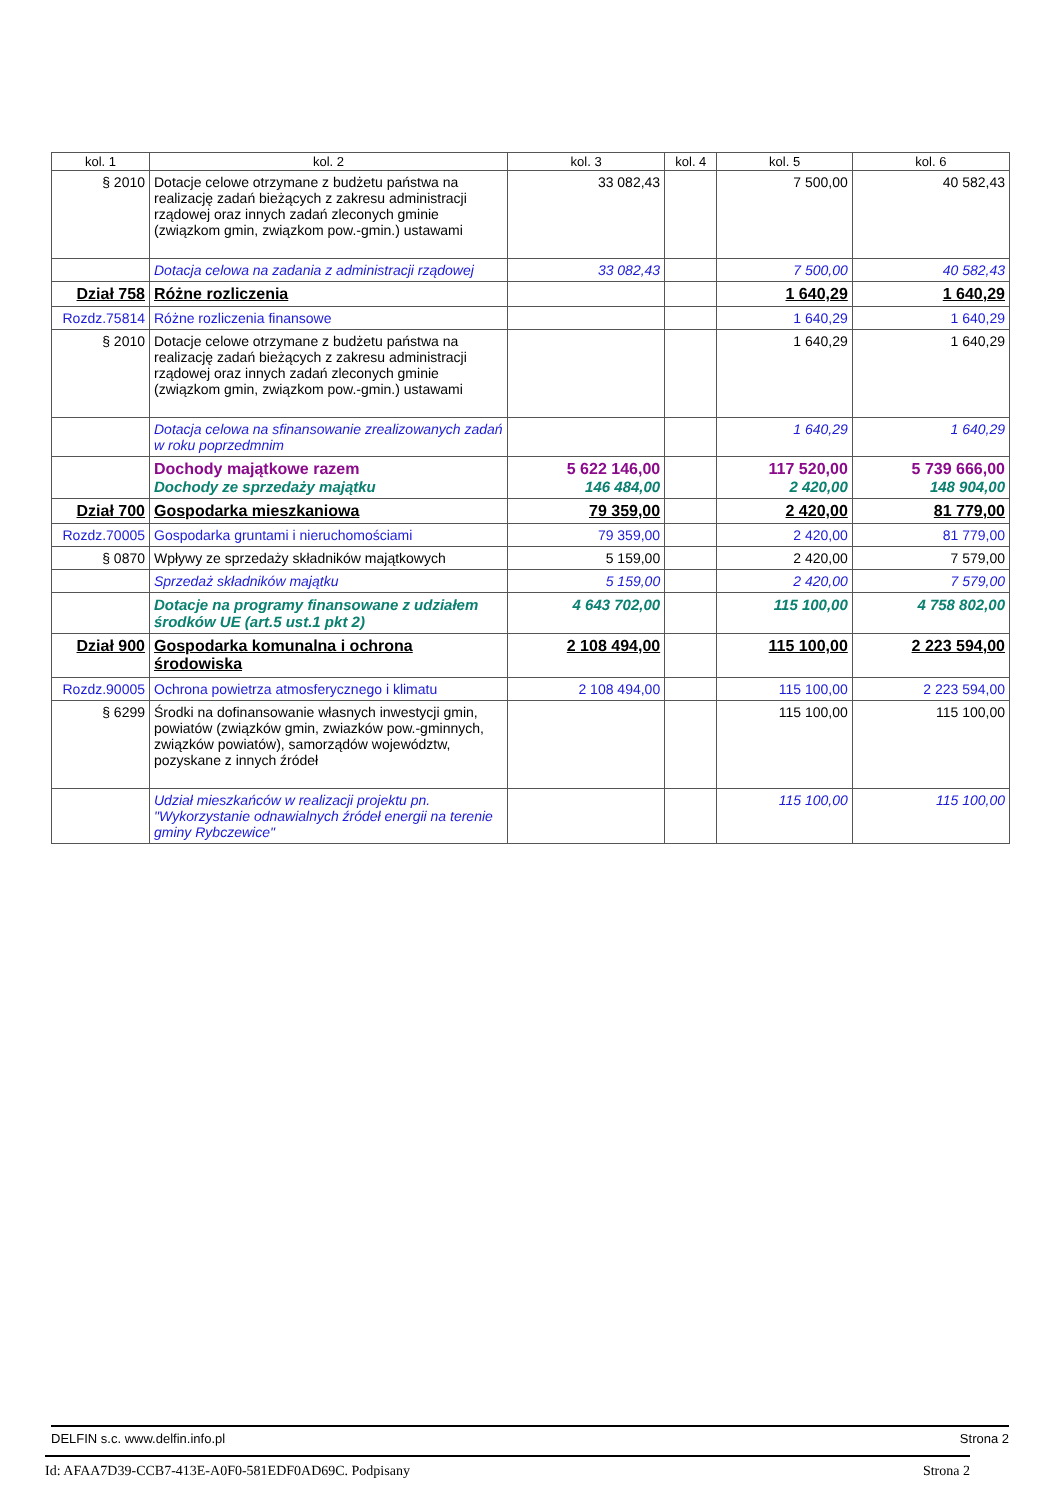| kol. 1 | kol. 2 | kol. 3 | kol. 4 | kol. 5 | kol. 6 |
| --- | --- | --- | --- | --- | --- |
| § 2010 | Dotacje celowe otrzymane z budżetu państwa na realizację zadań bieżących z zakresu administracji rządowej oraz innych zadań zleconych gminie (związkom gmin, związkom pow.-gmin.) ustawami | 33 082,43 | | 7 500,00 | 40 582,43 |
| | Dotacja celowa na zadania z administracji rządowej | 33 082,43 | | 7 500,00 | 40 582,43 |
| Dział 758 | Różne rozliczenia | | | 1 640,29 | 1 640,29 |
| Rozdz.75814 | Różne rozliczenia finansowe | | | 1 640,29 | 1 640,29 |
| § 2010 | Dotacje celowe otrzymane z budżetu państwa na realizację zadań bieżących z zakresu administracji rządowej oraz innych zadań zleconych gminie (związkom gmin, związkom pow.-gmin.) ustawami | | | 1 640,29 | 1 640,29 |
| | Dotacja celowa na sfinansowanie zrealizowanych zadań w roku poprzedmnim | | | 1 640,29 | 1 640,29 |
| | Dochody majątkowe razem Dochody ze sprzedaży majątku | 5 622 146,00 146 484,00 | | 117 520,00 2 420,00 | 5 739 666,00 148 904,00 |
| Dział 700 | Gospodarka mieszkaniowa | 79 359,00 | | 2 420,00 | 81 779,00 |
| Rozdz.70005 | Gospodarka gruntami i nieruchomościami | 79 359,00 | | 2 420,00 | 81 779,00 |
| § 0870 | Wpływy ze sprzedaży składników majątkowych | 5 159,00 | | 2 420,00 | 7 579,00 |
| | Sprzedaż składników majątku | 5 159,00 | | 2 420,00 | 7 579,00 |
| | Dotacje na programy finansowane z udziałem środków UE (art.5 ust.1 pkt 2) | 4 643 702,00 | | 115 100,00 | 4 758 802,00 |
| Dział 900 | Gospodarka komunalna i ochrona środowiska | 2 108 494,00 | | 115 100,00 | 2 223 594,00 |
| Rozdz.90005 | Ochrona powietrza atmosferycznego i klimatu | 2 108 494,00 | | 115 100,00 | 2 223 594,00 |
| § 6299 | Środki na dofinansowanie własnych inwestycji gmin, powiatów (związków gmin, zwiazków pow.-gminnych, związków powiatów), samorządów województw, pozyskane z innych źródeł | | | 115 100,00 | 115 100,00 |
| | Udział mieszkańców w realizacji projektu pn. "Wykorzystanie odnawialnych źródeł energii na terenie gminy Rybczewice" | | | 115 100,00 | 115 100,00 |
DELFIN s.c. www.delfin.info.pl Strona 2
Id: AFAA7D39-CCB7-413E-A0F0-581EDF0AD69C. Podpisany Strona 2